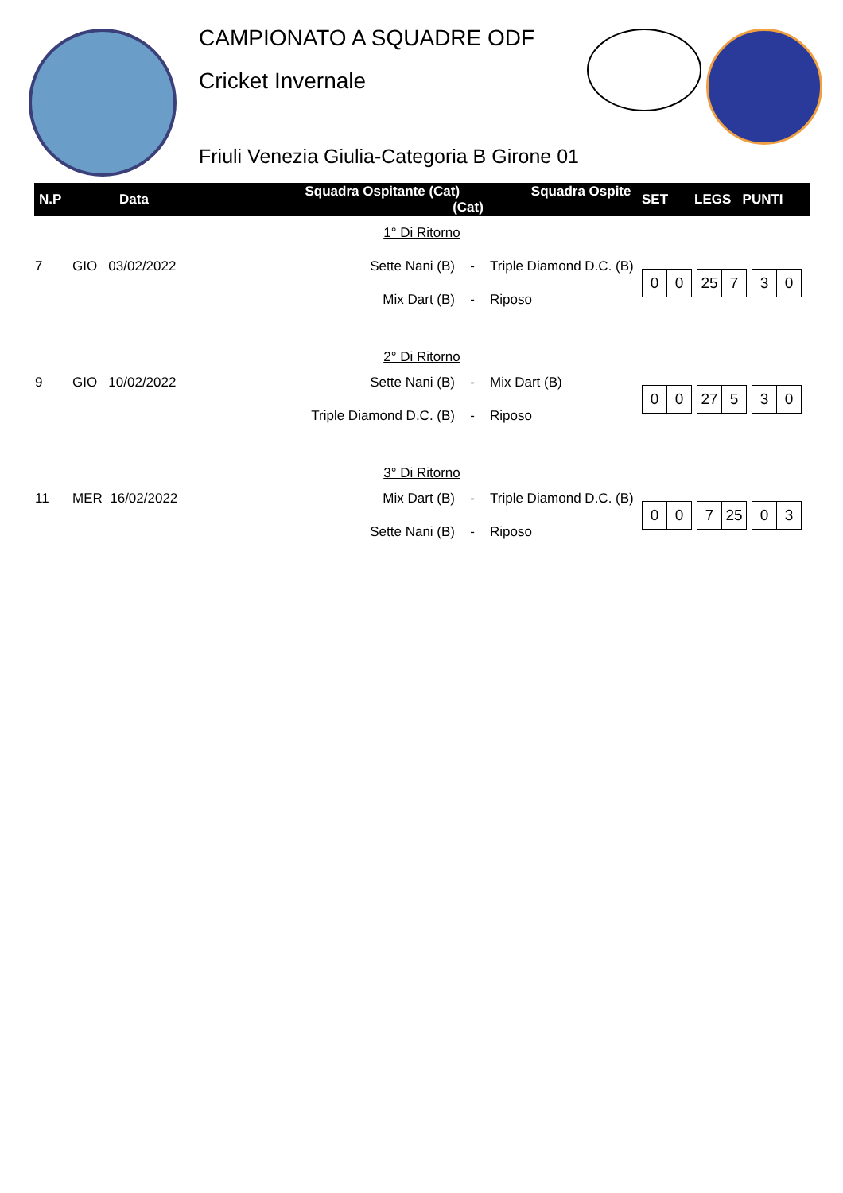CAMPIONATO A SQUADRE ODF
Cricket Invernale
Friuli Venezia Giulia-Categoria B Girone 01
| N.P | Data | Squadra Ospitante (Cat) Squadra Ospite (Cat) | | | SET LEGS PUNTI |
| --- | --- | --- | --- | --- | --- |
| 1° Di Ritorno | | | | | |
| 7 | GIO 03/02/2022 | Sette Nani (B) | - | Triple Diamond D.C. (B) | 0 0 25 7 3 0 |
| | | Mix Dart (B) | - | Riposo | |
| 2° Di Ritorno | | | | | |
| 9 | GIO 10/02/2022 | Sette Nani (B) | - | Mix Dart (B) | 0 0 27 5 3 0 |
| | | Triple Diamond D.C. (B) | - | Riposo | |
| 3° Di Ritorno | | | | | |
| 11 | MER 16/02/2022 | Mix Dart (B) | - | Triple Diamond D.C. (B) | 0 0 7 25 0 3 |
| | | Sette Nani (B) | - | Riposo | |